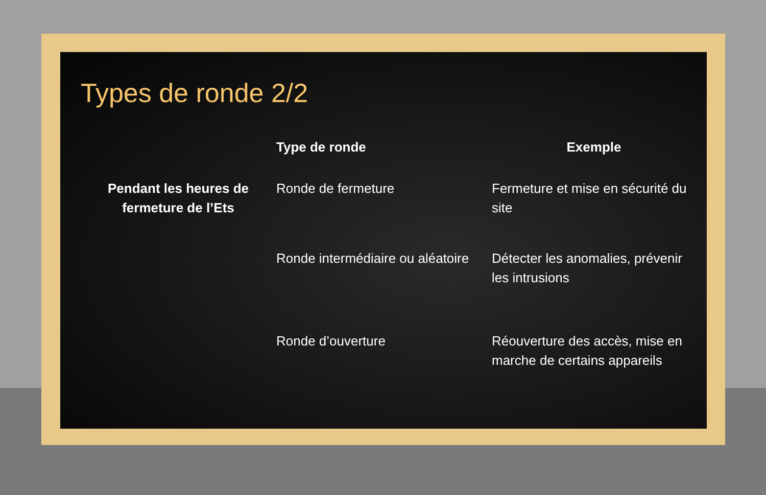Types de ronde 2/2
| | Type de ronde | Exemple |
| --- | --- | --- |
| Pendant les heures de fermeture de l’Ets | Ronde de fermeture | Fermeture et mise en sécurité du site |
| | Ronde intermédiaire ou aléatoire | Détecter les anomalies, prévenir les intrusions |
| | Ronde d’ouverture | Réouverture des accès, mise en marche de certains appareils |